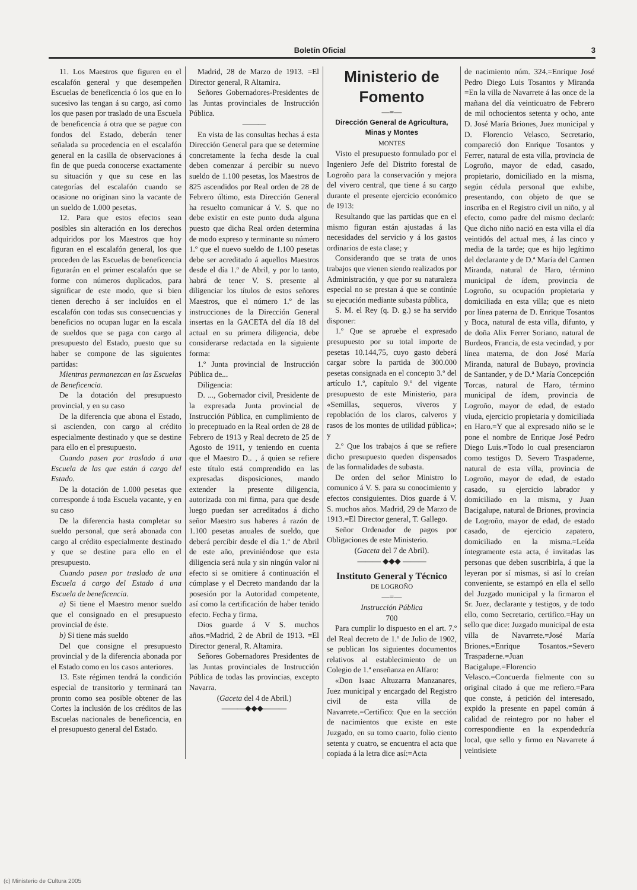Boletín Oficial 3
11. Los Maestros que figuren en el escalafón general y que desempeñen Escuelas de beneficencia ó los que en lo sucesivo las tengan á su cargo, así como los que pasen por traslado de una Escuela de beneficencia á otra que se pague con fondos del Estado, deberán tener señalada su procedencia en el escalafón general en la casilla de observaciones á fin de que pueda conocerse exactamente su situación y que su cese en las categorías del escalafón cuando se ocasione no originan sino la vacante de un sueldo de 1.000 pesetas.
12. Para que estos efectos sean posibles sin alteración en los derechos adquiridos por los Maestros que hoy figuran en el escalafón general, los que proceden de las Escuelas de beneficencia figurarán en el primer escalafón que se forme con números duplicados, para significar de este modo, que si bien tienen derecho á ser incluídos en el escalafón con todas sus consecuencias y beneficios no ocupan lugar en la escala de sueldos que se paga con cargo al presupuesto del Estado, puesto que su haber se compone de las siguientes partidas:
Mientras permanezcan en las Escuelas de Beneficencia.
De la dotación del presupuesto provincial, y en su caso
De la diferencia que abona el Estado, si ascienden, con cargo al crédito especialmente destinado y que se destine para ello en el presupuesto.
Cuando pasen por traslado á una Escuela de las que están á cargo del Estado.
De la dotación de 1.000 pesetas que corresponde á toda Escuela vacante, y en su caso
De la diferencia hasta completar su sueldo personal, que será abonada con cargo al crédito especialmente destinado y que se destine para ello en el presupuesto.
Cuando pasen por traslado de una Escuela á cargo del Estado á una Escuela de beneficencia.
a) Si tiene el Maestro menor sueldo que el consignado en el presupuesto provincial de éste.
b) Si tiene más sueldo
Del que consigne el presupuesto provincial y de la diferencia abonada por el Estado como en los casos anteriores.
13. Este régimen tendrá la condición especial de transitorio y terminará tan pronto como sea posible obtener de las Cortes la inclusión de los créditos de las Escuelas nacionales de beneficencia, en el presupuesto general del Estado.
Madrid, 28 de Marzo de 1913. =El Director general, R Altamira.
Señores Gobernadores-Presidentes de las Juntas provinciales de Instrucción Pública.
———
En vista de las consultas hechas á esta Dirección General para que se determine concretamente la fecha desde la cual deben comenzar á percibir su nuevo sueldo de 1.100 pesetas, los Maestros de 825 ascendidos por Real orden de 28 de Febrero último, esta Dirección General ha resuelto comunicar á V. S. que no debe existir en este punto duda alguna puesto que dicha Real orden determina de modo expreso y terminante su número 1.º que el nuevo sueldo de 1.100 pesetas debe ser acreditado á aquellos Maestros desde el día 1.º de Abril, y por lo tanto, habrá de tener V. S. presente al diligenciar los títulos de estos señores Maestros, que el número 1.º de las instrucciones de la Dirección General insertas en la GACETA del día 18 del actual en su primera diligencia, debe considerarse redactada en la siguiente forma:
1.º Junta provincial de Instrucción Pública de...
Diligencia:
D. ..., Gobernador civil, Presidente de la expresada Junta provincial de Instrucción Pública, en cumplimiento de lo preceptuado en la Real orden de 28 de Febrero de 1913 y Real decreto de 25 de Agosto de 1911, y teniendo en cuenta que el Maestro D.. , á quien se refiere este título está comprendido en las expresadas disposiciones, mando extender la presente diligencia, autorizada con mi firma, para que desde luego puedan ser acreditados á dicho señor Maestro sus haberes á razón de 1.100 pesetas anuales de sueldo, que deberá percibir desde el día 1.º de Abril de este año, previniéndose que esta diligencia será nula y sin ningún valor ni efecto si se omitiere á continuación el cúmplase y el Decreto mandando dar la posesión por la Autoridad competente, así como la certificación de haber tenido efecto. Fecha y firma.
Dios guarde á V S. muchos años.=Madrid, 2 de Abril de 1913. =El Director general, R. Altamira.
Señores Gobernadores Presidentes de las Juntas provinciales de Instrucción Pública de todas las provincias, excepto Navarra.
(Gaceta del 4 de Abril.)
———◆◆◆———
Ministerio de Fomento
—=—
Dirección General de Agricultura, Minas y Montes
MONTES
Visto el presupuesto formulado por el Ingeniero Jefe del Distrito forestal de Logroño para la conservación y mejora del vivero central, que tiene á su cargo durante el presente ejercicio económico de 1913:
Resultando que las partidas que en el mismo figuran están ajustadas á las necesidades del servicio y á los gastos ordinarios de esta clase; y
Considerando que se trata de unos trabajos que vienen siendo realizados por Administración, y que por su naturaleza especial no se prestan á que se continúe su ejecución mediante subasta pública,
S. M. el Rey (q. D. g.) se ha servido disponer:
1.º Que se apruebe el expresado presupuesto por su total importe de pesetas 10.144,75, cuyo gasto deberá cargar sobre la partida de 300.000 pesetas consignada en el concepto 3.º del artículo 1.º, capítulo 9.º del vigente presupuesto de este Ministerio, para «Semillas, sequeros, viveros y repoblación de los claros, calveros y rasos de los montes de utilidad pública»; y
2.º Que los trabajos á que se refiere dicho presupuesto queden dispensados de las formalidades de subasta.
De orden del señor Ministro lo comunico á V. S. para su conocimiento y efectos consiguientes. Dios guarde á V. S. muchos años. Madrid, 29 de Marzo de 1913.=El Director general, T. Gallego.
Señor Ordenador de pagos por Obligaciones de este Ministerio.
(Gaceta del 7 de Abril).
——— ◆◆◆ ———
Instituto General y Técnico
DE LOGROÑO
—=—
Instrucción Pública
700
Para cumplir lo dispuesto en el art. 7.º del Real decreto de 1.º de Julio de 1902, se publican los siguientes documentos relativos al establecimiento de un Colegio de 1.ª enseñanza en Alfaro:
«Don Isaac Altuzarra Manzanares, Juez municipal y encargado del Registro civil de esta villa de Navarrete.=Certifico: Que en la sección de nacimientos que existe en este Juzgado, en su tomo cuarto, folio ciento setenta y cuatro, se encuentra el acta que copiada á la letra dice así:=Acta
de nacimiento núm. 324.=Enrique José Pedro Diego Luis Tosantos y Miranda =En la villa de Navarrete á las once de la mañana del día veinticuatro de Febrero de mil ochocientos setenta y ocho, ante D. José María Briones, Juez municipal y D. Florencio Velasco, Secretario, compareció don Enrique Tosantos y Ferrer, natural de esta villa, provincia de Logroño, mayor de edad, casado, propietario, domiciliado en la misma, según cédula personal que exhibe, presentando, con objeto de que se inscriba en el Registro civil un niño, y al efecto, como padre del mismo declaró: Que dicho niño nació en esta villa el día veintidós del actual mes, á las cinco y media de la tarde; que es hijo legítimo del declarante y de D.ª María del Carmen Miranda, natural de Haro, término municipal de ídem, provincia de Logroño, su ocupación propietaria y domiciliada en esta villa; que es nieto por línea paterna de D. Enrique Tosantos y Boca, natural de esta villa, difunto, y de doña Alix Ferrer Soriano, natural de Burdeos, Francia, de esta vecindad, y por línea materna, de don José María Miranda, natural de Bubayo, provincia de Santander, y de D.ª María Concepción Torcas, natural de Haro, término municipal de ídem, provincia de Logroño, mayor de edad, de estado viuda, ejercicio propietaria y domiciliada en Haro.=Y que al expresado niño se le pone el nombre de Enrique José Pedro Diego Luis.=Todo lo cual presenciaron como testigos D. Severo Traspaderne, natural de esta villa, provincia de Logroño, mayor de edad, de estado casado, su ejercicio labrador y domiciliado en la misma, y Juan Bacigalupe, natural de Briones, provincia de Logroño, mayor de edad, de estado casado, de ejercicio zapatero, domiciliado en la misma.=Leída íntegramente esta acta, é invitadas las personas que deben suscribirla, á que la leyeran por sí mismas, si así lo creían conveniente, se estampó en ella el sello del Juzgado municipal y la firmaron el Sr. Juez, declarante y testigos, y de todo ello, como Secretario, certifico.=Hay un sello que dice: Juzgado municipal de esta villa de Navarrete.=José María Briones.=Enrique Tosantos.=Severo Traspaderne.=Juan Bacigalupe.=Florencio Velasco.=Concuerda fielmente con su original citado á que me refiero.=Para que conste, á petición del interesado, expido la presente en papel común á calidad de reintegro por no haber el correspondiente en la expendeduría local, que sello y firmo en Navarrete á veintisiete
(c) Ministerio de Cultura 2005